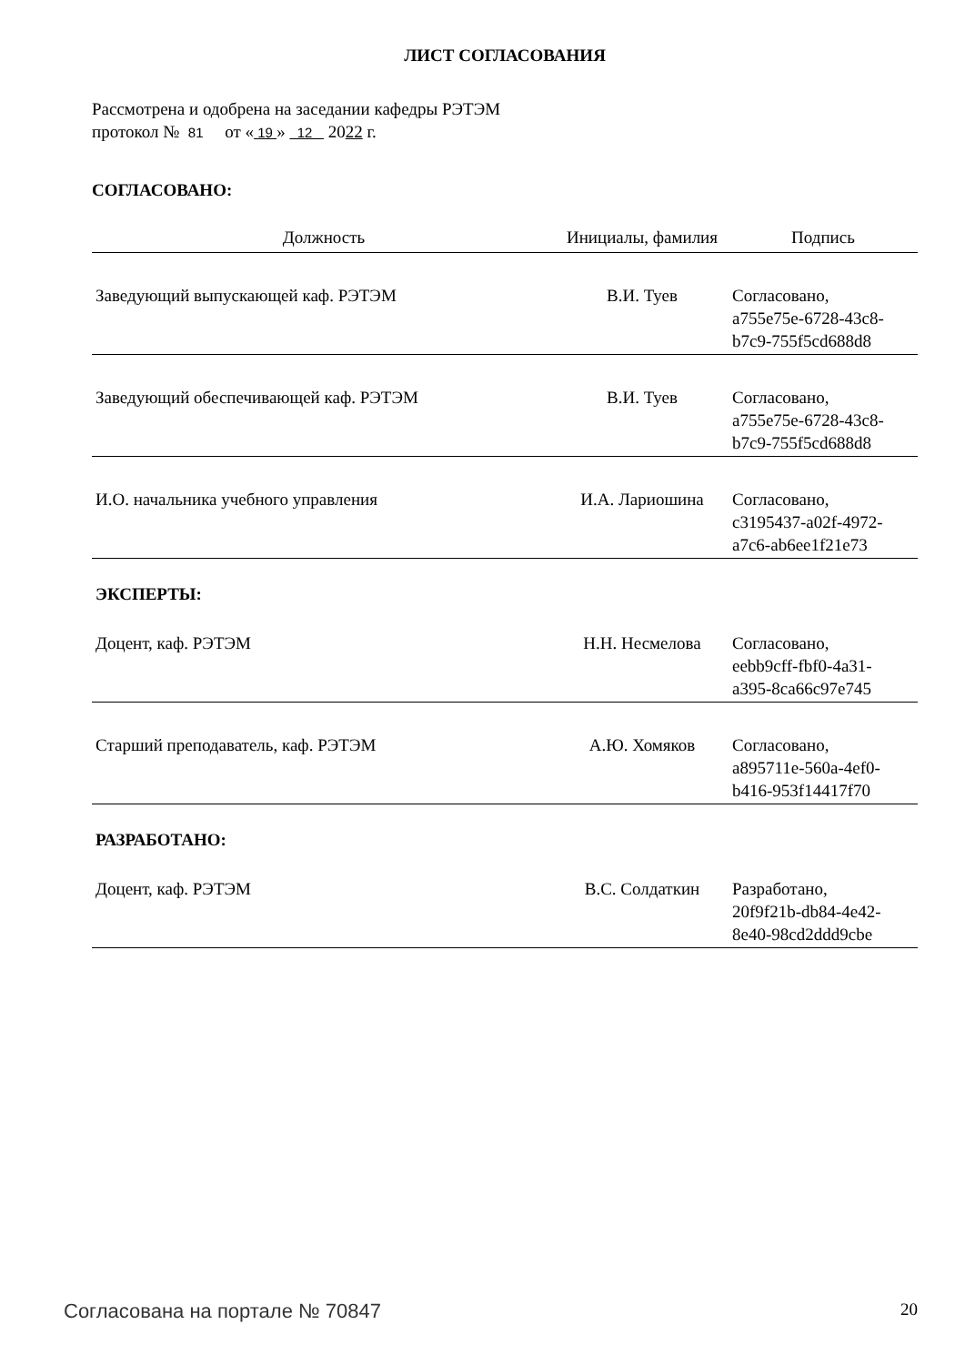ЛИСТ СОГЛАСОВАНИЯ
Рассмотрена и одобрена на заседании кафедры РЭТЭМ
протокол № 81 от « 19 » 12 2022 г.
СОГЛАСОВАНО:
| Должность | Инициалы, фамилия | Подпись |
| --- | --- | --- |
| Заведующий выпускающей каф. РЭТЭМ | В.И. Туев | Согласовано, a755e75e-6728-43c8- b7c9-755f5cd688d8 |
| Заведующий обеспечивающей каф. РЭТЭМ | В.И. Туев | Согласовано, a755e75e-6728-43c8- b7c9-755f5cd688d8 |
| И.О. начальника учебного управления | И.А. Лариошина | Согласовано, c3195437-a02f-4972- a7c6-ab6ee1f21e73 |
ЭКСПЕРТЫ:
| Доцент, каф. РЭТЭМ | Н.Н. Несмелова | Согласовано, eebb9cff-fbf0-4a31- a395-8ca66c97e745 |
| Старший преподаватель, каф. РЭТЭМ | А.Ю. Хомяков | Согласовано, a895711e-560a-4ef0- b416-953f14417f70 |
РАЗРАБОТАНО:
| Доцент, каф. РЭТЭМ | В.С. Солдаткин | Разработано, 20f9f21b-db84-4e42- 8e40-98cd2ddd9cbe |
Согласована на портале № 70847 20